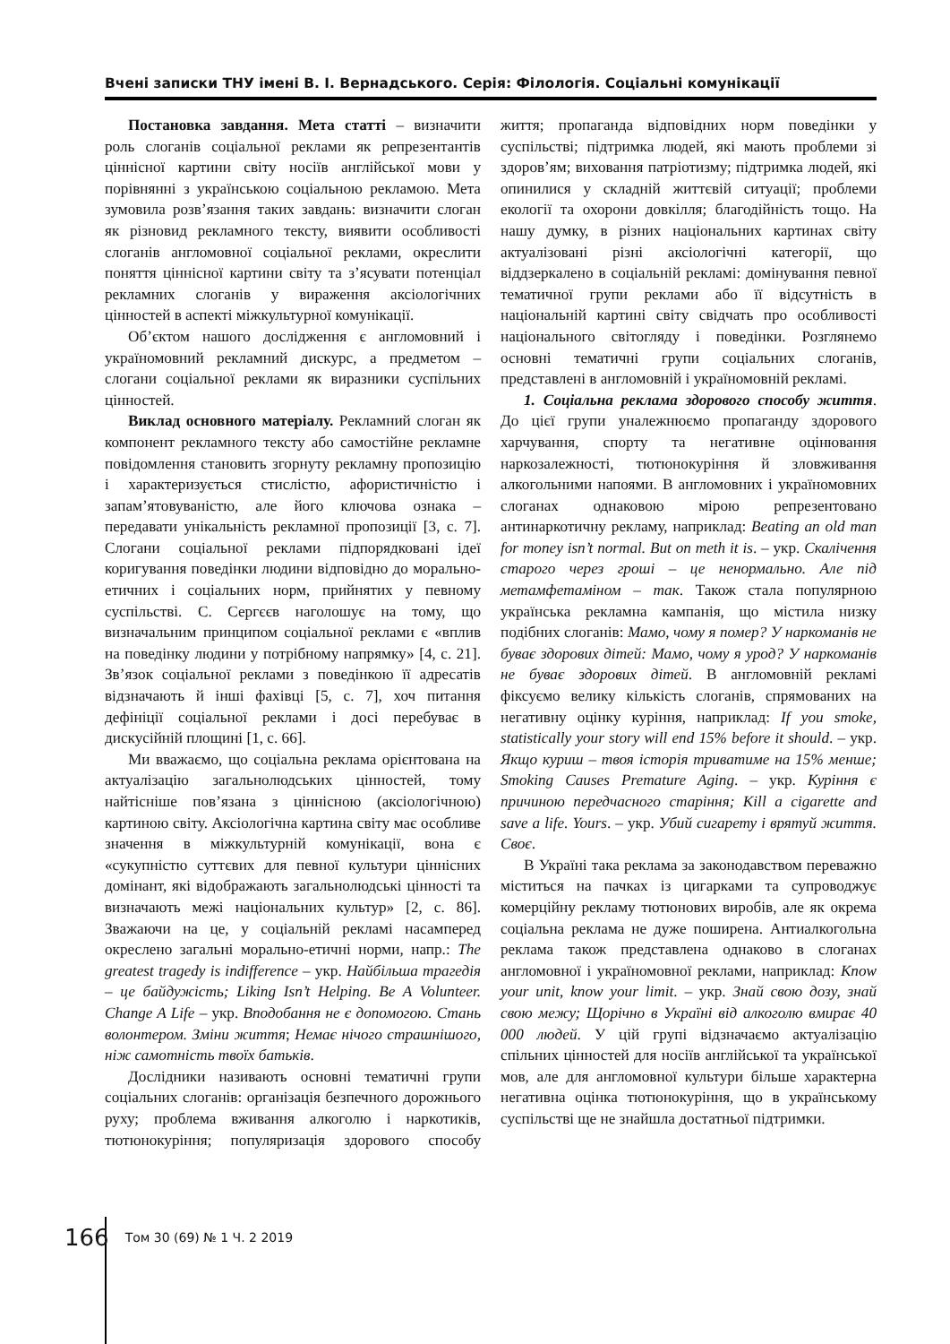Вчені записки ТНУ імені В. І. Вернадського. Серія: Філологія. Соціальні комунікації
Постановка завдання. Мета статті – визначити роль слоганів соціальної реклами як репрезентантів ціннісної картини світу носіїв англійської мови у порівнянні з українською соціальною рекламою. Мета зумовила розв’язання таких завдань: визначити слоган як різновид рекламного тексту, виявити особливості слоганів англомовної соціальної реклами, окреслити поняття ціннісної картини світу та з’ясувати потенціал рекламних слоганів у вираження аксіологічних цінностей в аспекті міжкультурної комунікації.
Об’єктом нашого дослідження є англомовний і україномовний рекламний дискурс, а предметом – слогани соціальної реклами як виразники суспільних цінностей.
Виклад основного матеріалу. Рекламний слоган як компонент рекламного тексту або самостійне рекламне повідомлення становить згорнуту рекламну пропозицію і характеризується стислістю, афористичністю і запам’ятовуваністю, але його ключова ознака – передавати унікальність рекламної пропозиції [3, с. 7]. Слогани соціальної реклами підпорядковані ідеї коригування поведінки людини відповідно до морально-етичних і соціальних норм, прийнятих у певному суспільстві. С. Сергєєв наголошує на тому, що визначальним принципом соціальної реклами є «вплив на поведінку людини у потрібному напрямку» [4, с. 21]. Зв’язок соціальної реклами з поведінкою її адресатів відзначають й інші фахівці [5, с. 7], хоч питання дефініції соціальної реклами і досі перебуває в дискусійній площині [1, с. 66].
Ми вважаємо, що соціальна реклама орієнтована на актуалізацію загальнолюдських цінностей, тому найтісніше пов’язана з ціннісною (аксіологічною) картиною світу. Аксіологічна картина світу має особливе значення в міжкультурній комунікації, вона є «сукупністю суттєвих для певної культури ціннісних домінант, які відображають загальнолюдські цінності та визначають межі національних культур» [2, с. 86]. Зважаючи на це, у соціальній рекламі насамперед окреслено загальні морально-етичні норми, напр.: The greatest tragedy is indifference – укр. Найбільша трагедія – це байдужість; Liking Isn’t Helping. Be A Volunteer. Change A Life – укр. Вподобання не є допомогою. Стань волонтером. Зміни життя; Немає нічого страшнішого, ніж самотність твоїх батьків.
Дослідники називають основні тематичні групи соціальних слоганів: організація безпечного дорожнього руху; проблема вживання алкоголю і наркотиків, тютюнокуріння; популяризація здорового способу життя; пропаганда відповідних норм поведінки у суспільстві; підтримка людей, які мають проблеми зі здоров’ям; виховання патріотизму; підтримка людей, які опинилися у складній життєвій ситуації; проблеми екології та охорони довкілля; благодійність тощо. На нашу думку, в різних національних картинах світу актуалізовані різні аксіологічні категорії, що віддзеркалено в соціальній рекламі: домінування певної тематичної групи реклами або її відсутність в національній картині світу свідчать про особливості національного світогляду і поведінки. Розглянемо основні тематичні групи соціальних слоганів, представлені в англомовній і україномовній рекламі.
1. Соціальна реклама здорового способу життя. До цієї групи уналежнюємо пропаганду здорового харчування, спорту та негативне оцінювання наркозалежності, тютюнокуріння й зловживання алкогольними напоями. В англомовних і україномовних слоганах однаковою мірою репрезентовано антинаркотичну рекламу, наприклад: Beating an old man for money isn’t normal. But on meth it is. – укр. Скалічення старого через гроші – це ненормально. Але під метамфетаміном – так. Також стала популярною українська рекламна кампанія, що містила низку подібних слоганів: Мамо, чому я помер? У наркоманів не буває здорових дітей: Мамо, чому я урод? У наркоманів не буває здорових дітей. В англомовній рекламі фіксуємо велику кількість слоганів, спрямованих на негативну оцінку куріння, наприклад: If you smoke, statistically your story will end 15% before it should. – укр. Якщо куриш – твоя історія триватиме на 15% менше; Smoking Causes Premature Aging. – укр. Куріння є причиною передчасного старіння; Kill a cigarette and save a life. Yours. – укр. Убий сигарету і врятуй життя. Своє.
В Україні така реклама за законодавством переважно міститься на пачках із цигарками та супроводжує комерційну рекламу тютюнових виробів, але як окрема соціальна реклама не дуже поширена. Антиалкогольна реклама також представлена однаково в слоганах англомовної і україномовної реклами, наприклад: Know your unit, know your limit. – укр. Знай свою дозу, знай свою межу; Щорічно в Україні від алкоголю вмирає 40 000 людей. У цій групі відзначаємо актуалізацію спільних цінностей для носіїв англійської та української мов, але для англомовної культури більше характерна негативна оцінка тютюнокуріння, що в українському суспільстві ще не знайшла достатньої підтримки.
166 Том 30 (69) № 1 Ч. 2 2019